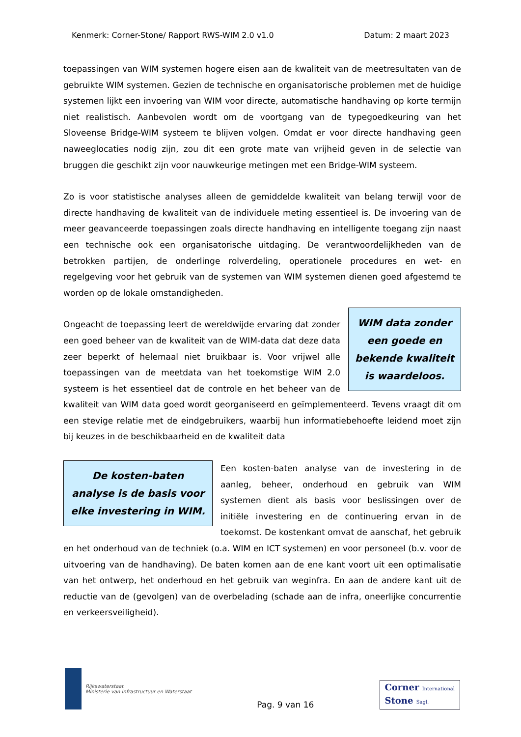Kenmerk: Corner-Stone/ Rapport RWS-WIM 2.0 v1.0 Datum: 2 maart 2023
toepassingen van WIM systemen hogere eisen aan de kwaliteit van de meetresultaten van de gebruikte WIM systemen. Gezien de technische en organisatorische problemen met de huidige systemen lijkt een invoering van WIM voor directe, automatische handhaving op korte termijn niet realistisch. Aanbevolen wordt om de voortgang van de typegoedkeuring van het Sloveense Bridge-WIM systeem te blijven volgen. Omdat er voor directe handhaving geen naweeglocaties nodig zijn, zou dit een grote mate van vrijheid geven in de selectie van bruggen die geschikt zijn voor nauwkeurige metingen met een Bridge-WIM systeem.
Zo is voor statistische analyses alleen de gemiddelde kwaliteit van belang terwijl voor de directe handhaving de kwaliteit van de individuele meting essentieel is. De invoering van de meer geavanceerde toepassingen zoals directe handhaving en intelligente toegang zijn naast een technische ook een organisatorische uitdaging. De verantwoordelijkheden van de betrokken partijen, de onderlinge rolverdeling, operationele procedures en wet- en regelgeving voor het gebruik van de systemen van WIM systemen dienen goed afgestemd te worden op de lokale omstandigheden.
WIM data zonder een goede en bekende kwaliteit is waardeloos.
Ongeacht de toepassing leert de wereldwijde ervaring dat zonder een goed beheer van de kwaliteit van de WIM-data dat deze data zeer beperkt of helemaal niet bruikbaar is. Voor vrijwel alle toepassingen van de meetdata van het toekomstige WIM 2.0 systeem is het essentieel dat de controle en het beheer van de kwaliteit van WIM data goed wordt georganiseerd en geïmplementeerd. Tevens vraagt dit om een stevige relatie met de eindgebruikers, waarbij hun informatiebehoefte leidend moet zijn bij keuzes in de beschikbaarheid en de kwaliteit data
De kosten-baten analyse is de basis voor elke investering in WIM.
Een kosten-baten analyse van de investering in de aanleg, beheer, onderhoud en gebruik van WIM systemen dient als basis voor beslissingen over de initiële investering en de continuering ervan in de toekomst. De kostenkant omvat de aanschaf, het gebruik en het onderhoud van de techniek (o.a. WIM en ICT systemen) en voor personeel (b.v. voor de uitvoering van de handhaving). De baten komen aan de ene kant voort uit een optimalisatie van het ontwerp, het onderhoud en het gebruik van weginfra. En aan de andere kant uit de reductie van de (gevolgen) van de overbelading (schade aan de infra, oneerlijke concurrentie en verkeersveiligheid).
Rijkswaterstaat
Ministerie van Infrastructuur en Waterstaat
Pag. 9 van 16
Corner International
Stone Sagl.